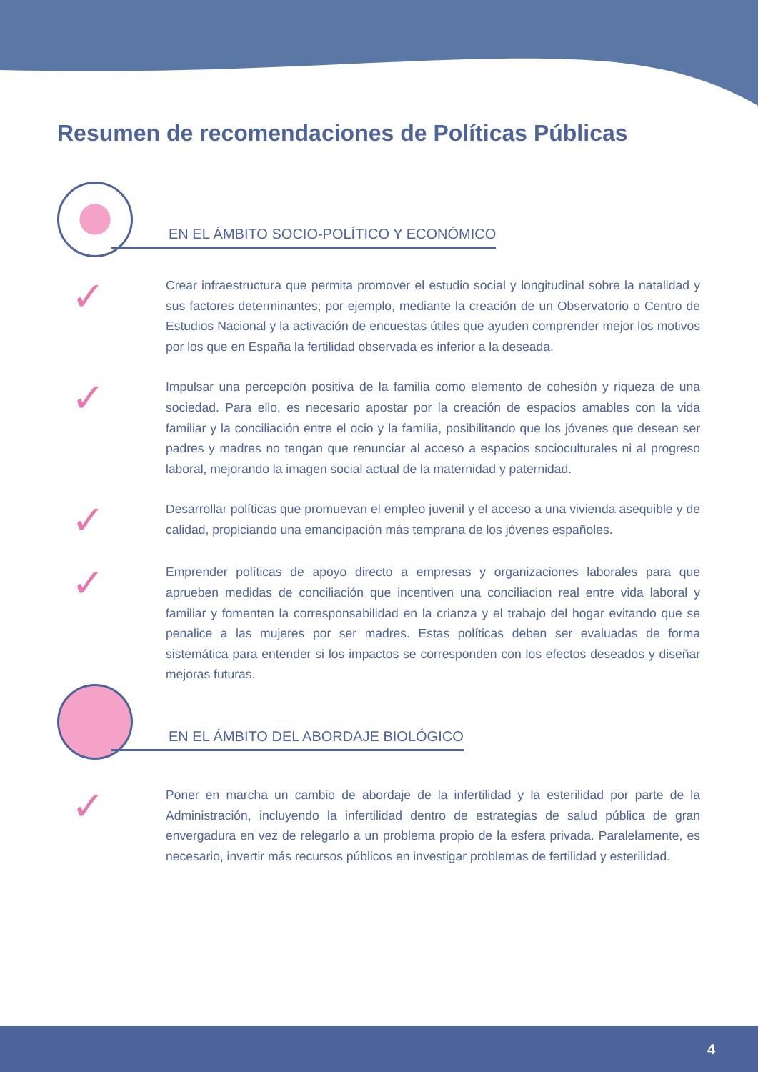Resumen de recomendaciones de Políticas Públicas
EN EL ÁMBITO SOCIO-POLÍTICO Y ECONÓMICO
✓
Crear infraestructura que permita promover el estudio social y longitudinal sobre la natalidad y sus factores determinantes; por ejemplo, mediante la creación de un Observatorio o Centro de Estudios Nacional y la activación de encuestas útiles que ayuden comprender mejor los motivos por los que en España la fertilidad observada es inferior a la deseada.
✓
Impulsar una percepción positiva de la familia como elemento de cohesión y riqueza de una sociedad. Para ello, es necesario apostar por la creación de espacios amables con la vida familiar y la conciliación entre el ocio y la familia, posibilitando que los jóvenes que desean ser padres y madres no tengan que renunciar al acceso a espacios socioculturales ni al progreso laboral, mejorando la imagen social actual de la maternidad y paternidad.
✓
Desarrollar políticas que promuevan el empleo juvenil y el acceso a una vivienda asequible y de calidad, propiciando una emancipación más temprana de los jóvenes españoles.
✓
Emprender políticas de apoyo directo a empresas y organizaciones laborales para que aprueben medidas de conciliación que incentiven una conciliacion real entre vida laboral y familiar y fomenten la corresponsabilidad en la crianza y el trabajo del hogar evitando que se penalice a las mujeres por ser madres. Estas políticas deben ser evaluadas de forma sistemática para entender si los impactos se corresponden con los efectos deseados y diseñar mejoras futuras.
EN EL ÁMBITO DEL ABORDAJE BIOLÓGICO
✓
Poner en marcha un cambio de abordaje de la infertilidad y la esterilidad por parte de la Administración, incluyendo la infertilidad dentro de estrategias de salud pública de gran envergadura en vez de relegarlo a un problema propio de la esfera privada. Paralelamente, es necesario, invertir más recursos públicos en investigar problemas de fertilidad y esterilidad.
4